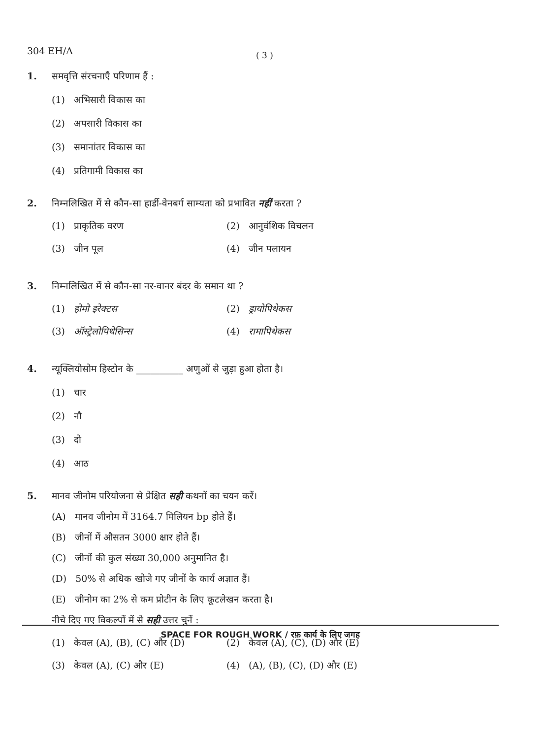304 EH/A ( 3 )
1. समवृत्ति संरचनाएँ परिणाम हैं :
(1) अभिसारी विकास का
(2) अपसारी विकास का
(3) समानांतर विकास का
(4) प्रतिगामी विकास का
2. निम्नलिखित में से कौन-सा हार्डी-वेनबर्ग साम्यता को प्रभावित नहीं करता ?
(1) प्राकृतिक वरण (2) आनुवंशिक विचलन
(3) जीन पूल (4) जीन पलायन
3. निम्नलिखित में से कौन-सा नर-वानर बंदर के समान था ?
(1) होमो इरेक्टस (2) ड्रायोपिथेकस
(3) ऑस्ट्रेलोपिथेसिन्स (4) रामापिथेकस
4. न्यूक्लियोसोम हिस्टोन के __________ अणुओं से जुड़ा हुआ होता है।
(1) चार
(2) नौ
(3) दो
(4) आठ
5. मानव जीनोम परियोजना से प्रेक्षित सही कथनों का चयन करें।
(A) मानव जीनोम में 3164.7 मिलियन bp होते हैं।
(B) जीनों में औसतन 3000 क्षार होते हैं।
(C) जीनों की कुल संख्या 30,000 अनुमानित है।
(D) 50% से अधिक खोजे गए जीनों के कार्य अज्ञात हैं।
(E) जीनोम का 2% से कम प्रोटीन के लिए कूटलेखन करता है।
नीचे दिए गए विकल्पों में से सही उत्तर चुनें :
(1) केवल (A), (B), (C) और (D) (2) केवल (A), (C), (D) और (E)
(3) केवल (A), (C) और (E) (4) (A), (B), (C), (D) और (E)
SPACE FOR ROUGH WORK / रफ़ कार्य के लिए जगह